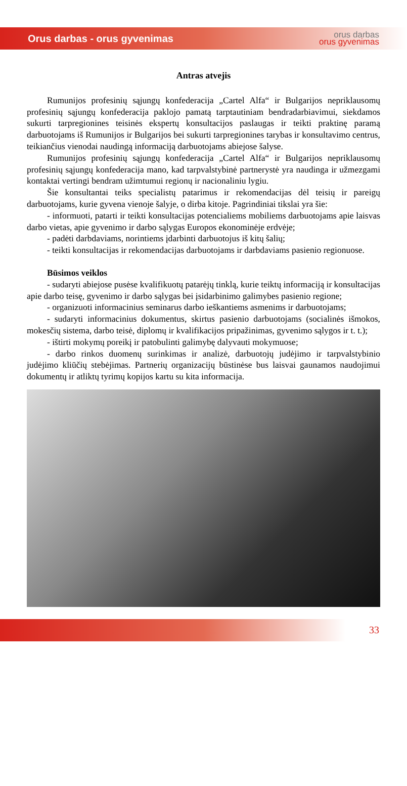Orus darbas - orus gyvenimas
orus darbas
orus gyvenimas
Antras atvejis
Rumunijos profesinių sąjungų konfederacija „Cartel Alfa“ ir Bulgarijos nepriklausomų profesinių sąjungų konfederacija paklojo pamatą tarptautiniam bendradarbiavimui, siekdamos sukurti tarpregionines teisinės ekspertų konsultacijos paslaugas ir teikti praktinę paramą darbuotojams iš Rumunijos ir Bulgarijos bei sukurti tarpregionines tarybas ir konsultavimo centrus, teikiančius vienodai naudingą informaciją darbuotojams abiejose šalyse.
Rumunijos profesinių sąjungų konfederacija „Cartel Alfa“ ir Bulgarijos nepriklausomų profesinių sąjungų konfederacija mano, kad tarpvalstybinė partnerystė yra naudinga ir užmezgami kontaktai vertingi bendram užimtumui regionų ir nacionaliniu lygiu.
Šie konsultantai teiks specialistų patarimus ir rekomendacijas dėl teisių ir pareigų darbuotojams, kurie gyvena vienoje šalyje, o dirba kitoje. Pagrindiniai tikslai yra šie:
- informuoti, patarti ir teikti konsultacijas potencialiems mobiliems darbuotojams apie laisvas darbo vietas, apie gyvenimo ir darbo sąlygas Europos ekonominėje erdvėje;
- padėti darbdaviams, norintiems įdarbinti darbuotojus iš kitų šalių;
- teikti konsultacijas ir rekomendacijas darbuotojams ir darbdaviams pasienio regionuose.
Būsimos veiklos
- sudaryti abiejose pusėse kvalifikuotų patarėjų tinklą, kurie teiktų informaciją ir konsultacijas apie darbo teisę, gyvenimo ir darbo sąlygas bei įsidarbinimo galimybes pasienio regione;
- organizuoti informacinius seminarus darbo ieškantiems asmenims ir darbuotojams;
- sudaryti informacinius dokumentus, skirtus pasienio darbuotojams (socialinės išmokos, mokesčių sistema, darbo teisė, diplomų ir kvalifikacijos pripažinimas, gyvenimo sąlygos ir t. t.);
- ištirti mokymų poreikį ir patobulinti galimybę dalyvauti mokymuose;
- darbo rinkos duomenų surinkimas ir analizė, darbuotojų judėjimo ir tarpvalstybinio judėjimo kliūčių stebėjimas. Partnerių organizacijų būstinėse bus laisvai gaunamos naudojimui dokumentų ir atliktų tyrimų kopijos kartu su kita informacija.
33